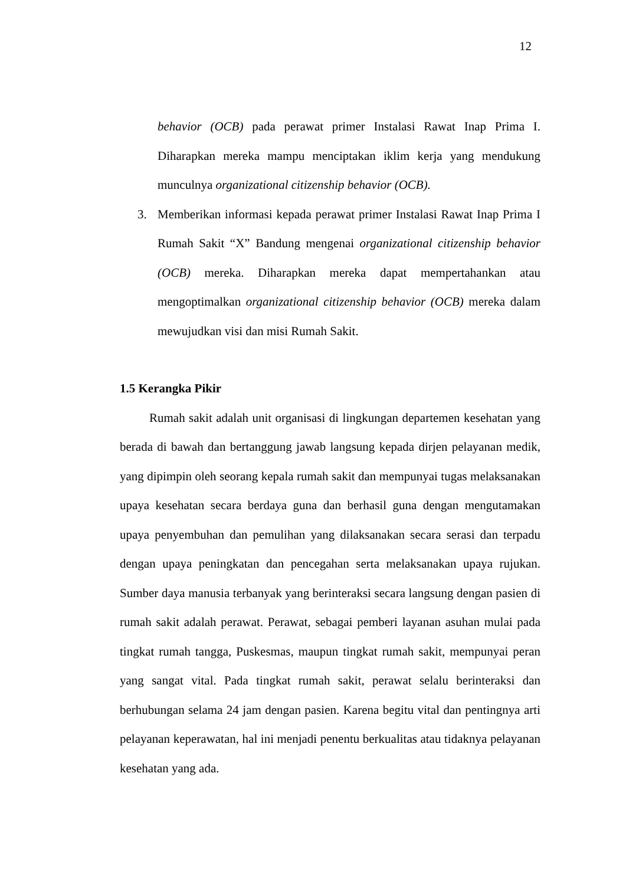12
behavior (OCB) pada perawat primer Instalasi Rawat Inap Prima I. Diharapkan mereka mampu menciptakan iklim kerja yang mendukung munculnya organizational citizenship behavior (OCB).
3. Memberikan informasi kepada perawat primer Instalasi Rawat Inap Prima I Rumah Sakit “X” Bandung mengenai organizational citizenship behavior (OCB) mereka. Diharapkan mereka dapat mempertahankan atau mengoptimalkan organizational citizenship behavior (OCB) mereka dalam mewujudkan visi dan misi Rumah Sakit.
1.5 Kerangka Pikir
Rumah sakit adalah unit organisasi di lingkungan departemen kesehatan yang berada di bawah dan bertanggung jawab langsung kepada dirjen pelayanan medik, yang dipimpin oleh seorang kepala rumah sakit dan mempunyai tugas melaksanakan upaya kesehatan secara berdaya guna dan berhasil guna dengan mengutamakan upaya penyembuhan dan pemulihan yang dilaksanakan secara serasi dan terpadu dengan upaya peningkatan dan pencegahan serta melaksanakan upaya rujukan. Sumber daya manusia terbanyak yang berinteraksi secara langsung dengan pasien di rumah sakit adalah perawat. Perawat, sebagai pemberi layanan asuhan mulai pada tingkat rumah tangga, Puskesmas, maupun tingkat rumah sakit, mempunyai peran yang sangat vital. Pada tingkat rumah sakit, perawat selalu berinteraksi dan berhubungan selama 24 jam dengan pasien. Karena begitu vital dan pentingnya arti pelayanan keperawatan, hal ini menjadi penentu berkualitas atau tidaknya pelayanan kesehatan yang ada.